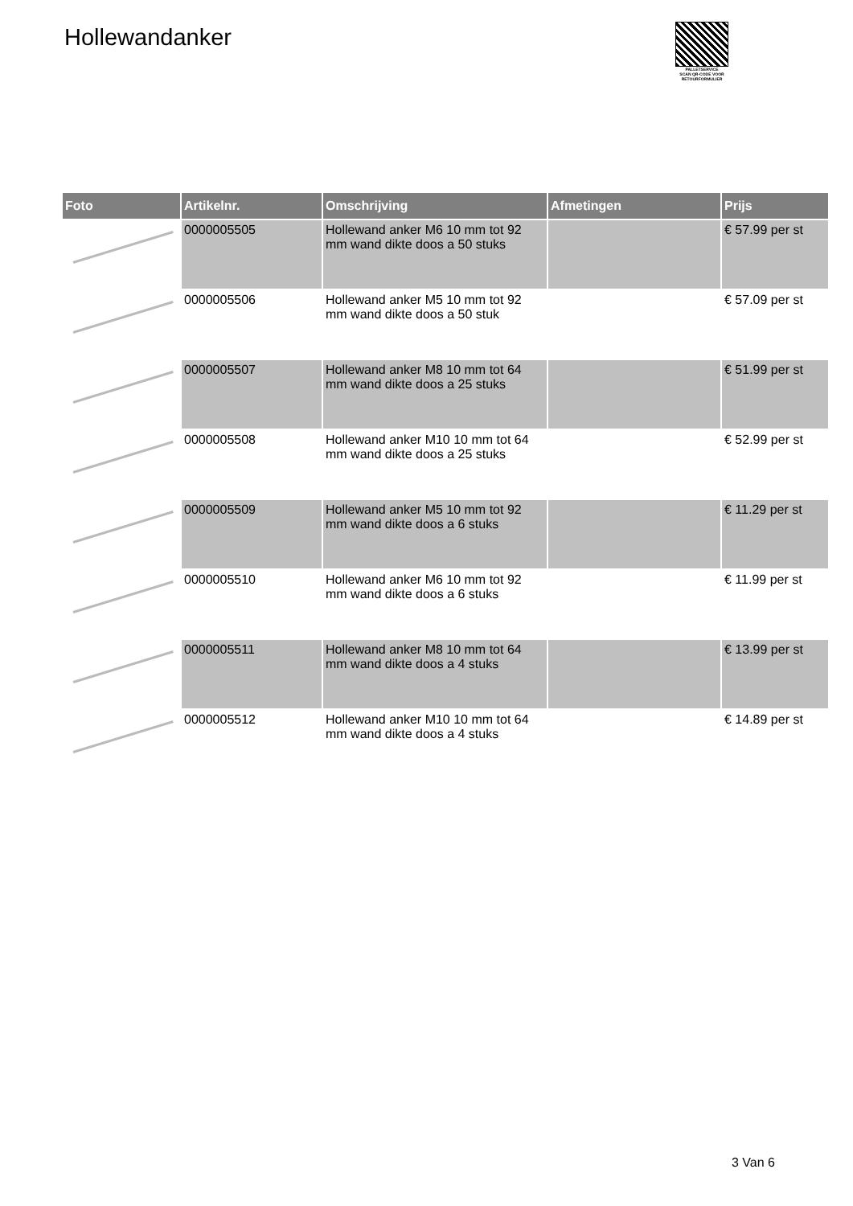Hollewandanker
PALLETSERVICE
SCAN QR-CODE VOOR RETOURFORMULIER
| Foto | Artikelnr. | Omschrijving | Afmetingen | Prijs |
| --- | --- | --- | --- | --- |
| | 0000005505 | Hollewand anker M6 10 mm tot 92 mm wand dikte doos a 50 stuks | | € 57.99 per st |
| | 0000005506 | Hollewand anker M5 10 mm tot 92 mm wand dikte doos a 50 stuk | | € 57.09 per st |
| | 0000005507 | Hollewand anker M8 10 mm tot 64 mm wand dikte doos a 25 stuks | | € 51.99 per st |
| | 0000005508 | Hollewand anker M10 10 mm tot 64 mm wand dikte doos a 25 stuks | | € 52.99 per st |
| | 0000005509 | Hollewand anker M5 10 mm tot 92 mm wand dikte doos a 6 stuks | | € 11.29 per st |
| | 0000005510 | Hollewand anker M6 10 mm tot 92 mm wand dikte doos a 6 stuks | | € 11.99 per st |
| | 0000005511 | Hollewand anker M8 10 mm tot 64 mm wand dikte doos a 4 stuks | | € 13.99 per st |
| | 0000005512 | Hollewand anker M10 10 mm tot 64 mm wand dikte doos a 4 stuks | | € 14.89 per st |
3 Van 6